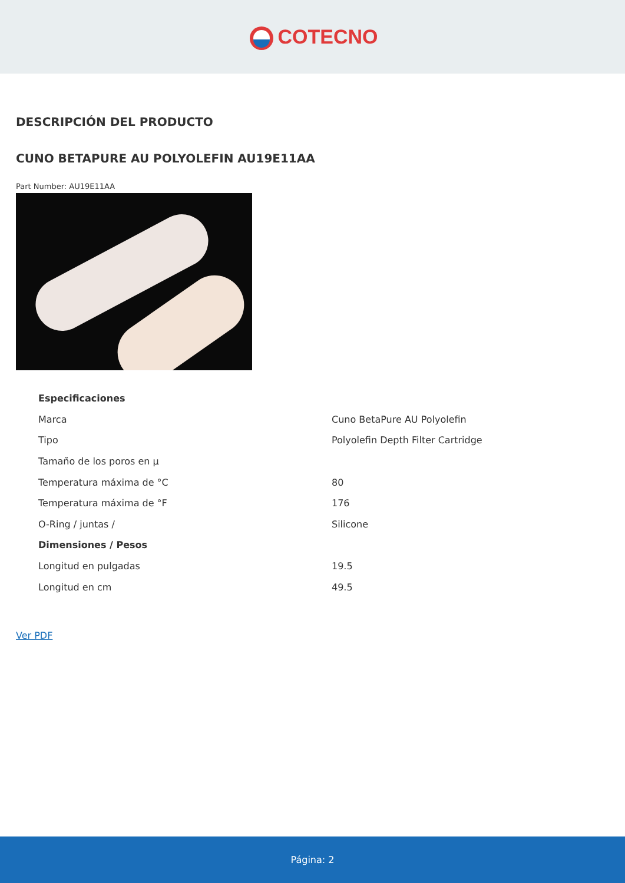COTECNO
DESCRIPCIÓN DEL PRODUCTO
CUNO BETAPURE AU POLYOLEFIN AU19E11AA
Part Number: AU19E11AA
| Especificaciones | |
| --- | --- |
| Marca | Cuno BetaPure AU Polyolefin |
| Tipo | Polyolefin Depth Filter Cartridge |
| Tamaño de los poros en µ | |
| Temperatura máxima de °C | 80 |
| Temperatura máxima de °F | 176 |
| O-Ring / juntas / | Silicone |
| Dimensiones / Pesos | |
| Longitud en pulgadas | 19.5 |
| Longitud en cm | 49.5 |
Ver PDF
Página: 2